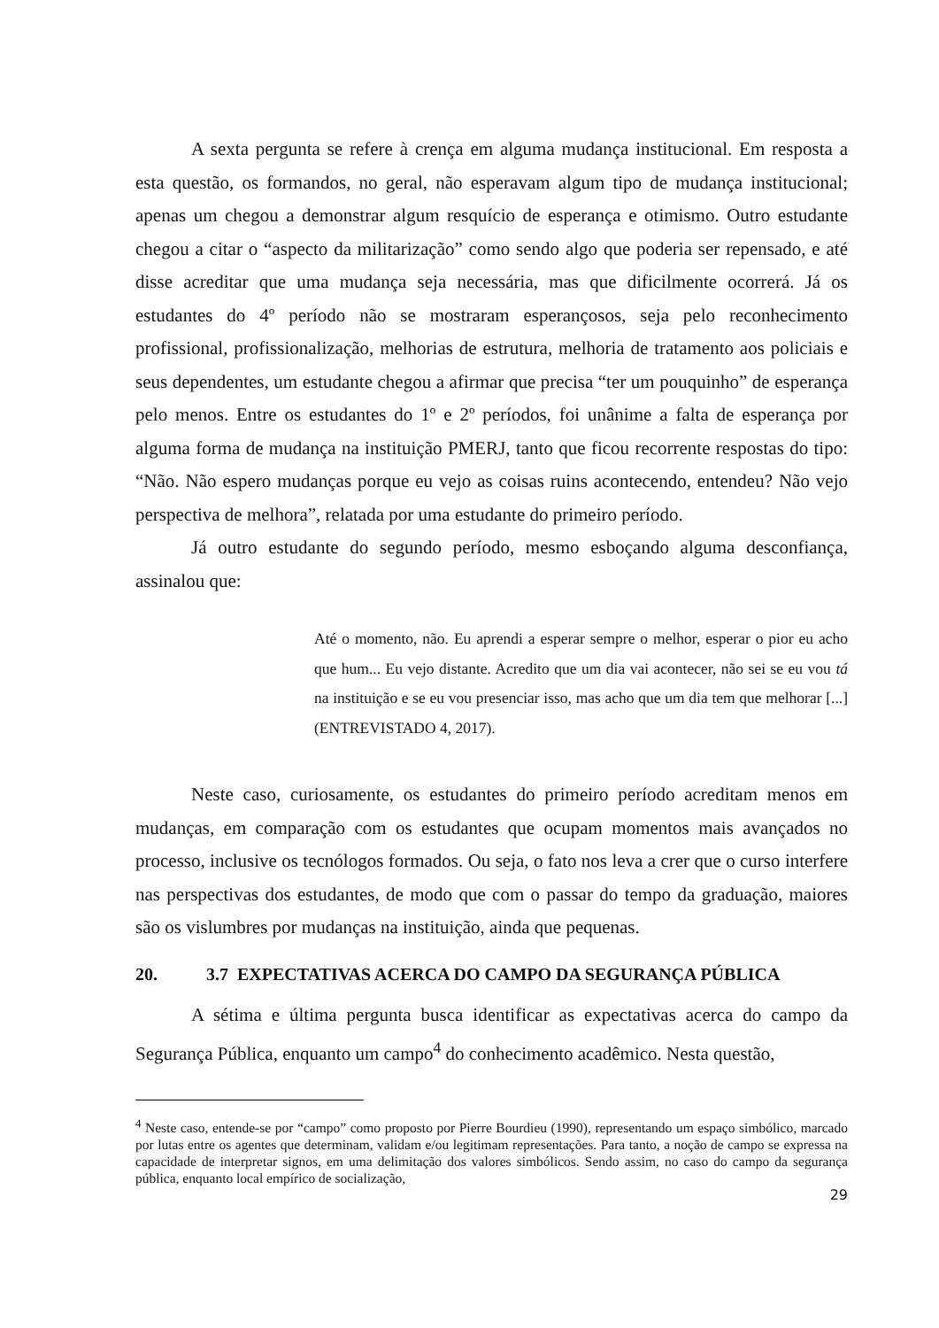A sexta pergunta se refere à crença em alguma mudança institucional. Em resposta a esta questão, os formandos, no geral, não esperavam algum tipo de mudança institucional; apenas um chegou a demonstrar algum resquício de esperança e otimismo. Outro estudante chegou a citar o “aspecto da militarização” como sendo algo que poderia ser repensado, e até disse acreditar que uma mudança seja necessária, mas que dificilmente ocorrerá. Já os estudantes do 4º período não se mostraram esperançosos, seja pelo reconhecimento profissional, profissionalização, melhorias de estrutura, melhoria de tratamento aos policiais e seus dependentes, um estudante chegou a afirmar que precisa “ter um pouquinho” de esperança pelo menos. Entre os estudantes do 1º e 2º períodos, foi unânime a falta de esperança por alguma forma de mudança na instituição PMERJ, tanto que ficou recorrente respostas do tipo: “Não. Não espero mudanças porque eu vejo as coisas ruins acontecendo, entendeu? Não vejo perspectiva de melhora”, relatada por uma estudante do primeiro período.
Já outro estudante do segundo período, mesmo esboçando alguma desconfiança, assinalou que:
Até o momento, não. Eu aprendi a esperar sempre o melhor, esperar o pior eu acho que hum... Eu vejo distante. Acredito que um dia vai acontecer, não sei se eu vou tá na instituição e se eu vou presenciar isso, mas acho que um dia tem que melhorar [...] (ENTREVISTADO 4, 2017).
Neste caso, curiosamente, os estudantes do primeiro período acreditam menos em mudanças, em comparação com os estudantes que ocupam momentos mais avançados no processo, inclusive os tecnólogos formados. Ou seja, o fato nos leva a crer que o curso interfere nas perspectivas dos estudantes, de modo que com o passar do tempo da graduação, maiores são os vislumbres por mudanças na instituição, ainda que pequenas.
20. 3.7 EXPECTATIVAS ACERCA DO CAMPO DA SEGURANÇA PÚBLICA
A sétima e última pergunta busca identificar as expectativas acerca do campo da Segurança Pública, enquanto um campo<sup>4</sup> do conhecimento acadêmico. Nesta questão,
<sup>4</sup> Neste caso, entende-se por “campo” como proposto por Pierre Bourdieu (1990), representando um espaço simbólico, marcado por lutas entre os agentes que determinam, validam e/ou legitimam representações. Para tanto, a noção de campo se expressa na capacidade de interpretar signos, em uma delimitação dos valores simbólicos. Sendo assim, no caso do campo da segurança pública, enquanto local empírico de socialização,
29